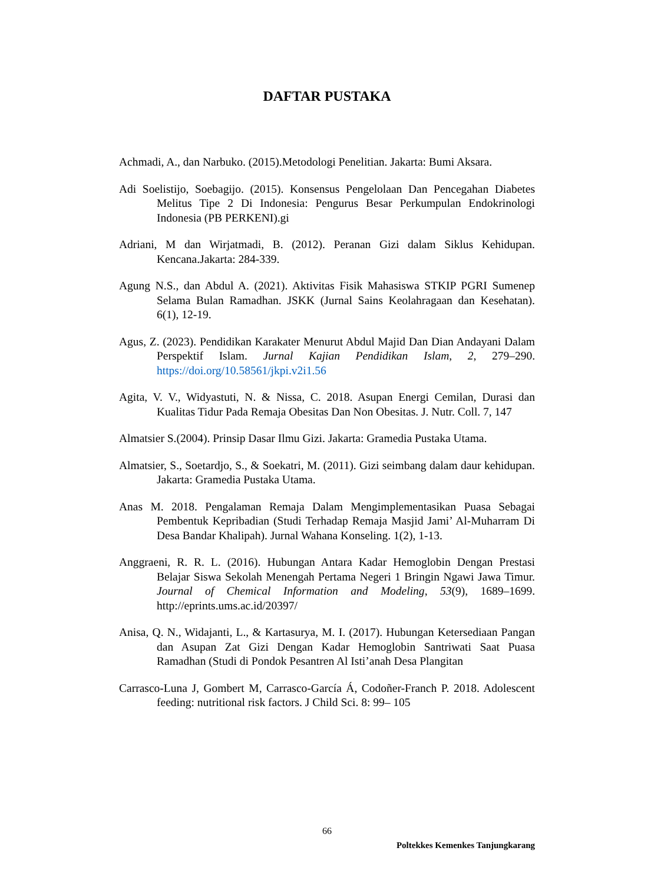DAFTAR PUSTAKA
Achmadi, A., dan Narbuko. (2015).Metodologi Penelitian. Jakarta: Bumi Aksara.
Adi Soelistijo, Soebagijo. (2015). Konsensus Pengelolaan Dan Pencegahan Diabetes Melitus Tipe 2 Di Indonesia: Pengurus Besar Perkumpulan Endokrinologi Indonesia (PB PERKENI).gi
Adriani, M dan Wirjatmadi, B. (2012). Peranan Gizi dalam Siklus Kehidupan. Kencana.Jakarta: 284-339.
Agung N.S., dan Abdul A. (2021). Aktivitas Fisik Mahasiswa STKIP PGRI Sumenep Selama Bulan Ramadhan. JSKK (Jurnal Sains Keolahragaan dan Kesehatan). 6(1), 12-19.
Agus, Z. (2023). Pendidikan Karakater Menurut Abdul Majid Dan Dian Andayani Dalam Perspektif Islam. Jurnal Kajian Pendidikan Islam, 2, 279–290. https://doi.org/10.58561/jkpi.v2i1.56
Agita, V. V., Widyastuti, N. & Nissa, C. 2018. Asupan Energi Cemilan, Durasi dan Kualitas Tidur Pada Remaja Obesitas Dan Non Obesitas. J. Nutr. Coll. 7, 147
Almatsier S.(2004). Prinsip Dasar Ilmu Gizi. Jakarta: Gramedia Pustaka Utama.
Almatsier, S., Soetardjo, S., & Soekatri, M. (2011). Gizi seimbang dalam daur kehidupan. Jakarta: Gramedia Pustaka Utama.
Anas M. 2018. Pengalaman Remaja Dalam Mengimplementasikan Puasa Sebagai Pembentuk Kepribadian (Studi Terhadap Remaja Masjid Jami’ Al-Muharram Di Desa Bandar Khalipah). Jurnal Wahana Konseling. 1(2), 1-13.
Anggraeni, R. R. L. (2016). Hubungan Antara Kadar Hemoglobin Dengan Prestasi Belajar Siswa Sekolah Menengah Pertama Negeri 1 Bringin Ngawi Jawa Timur. Journal of Chemical Information and Modeling, 53(9), 1689–1699. http://eprints.ums.ac.id/20397/
Anisa, Q. N., Widajanti, L., & Kartasurya, M. I. (2017). Hubungan Ketersediaan Pangan dan Asupan Zat Gizi Dengan Kadar Hemoglobin Santriwati Saat Puasa Ramadhan (Studi di Pondok Pesantren Al Isti’anah Desa Plangitan
Carrasco-Luna J, Gombert M, Carrasco-García Á, Codoñer-Franch P. 2018. Adolescent feeding: nutritional risk factors. J Child Sci. 8: 99– 105
66
Poltekkes Kemenkes Tanjungkarang